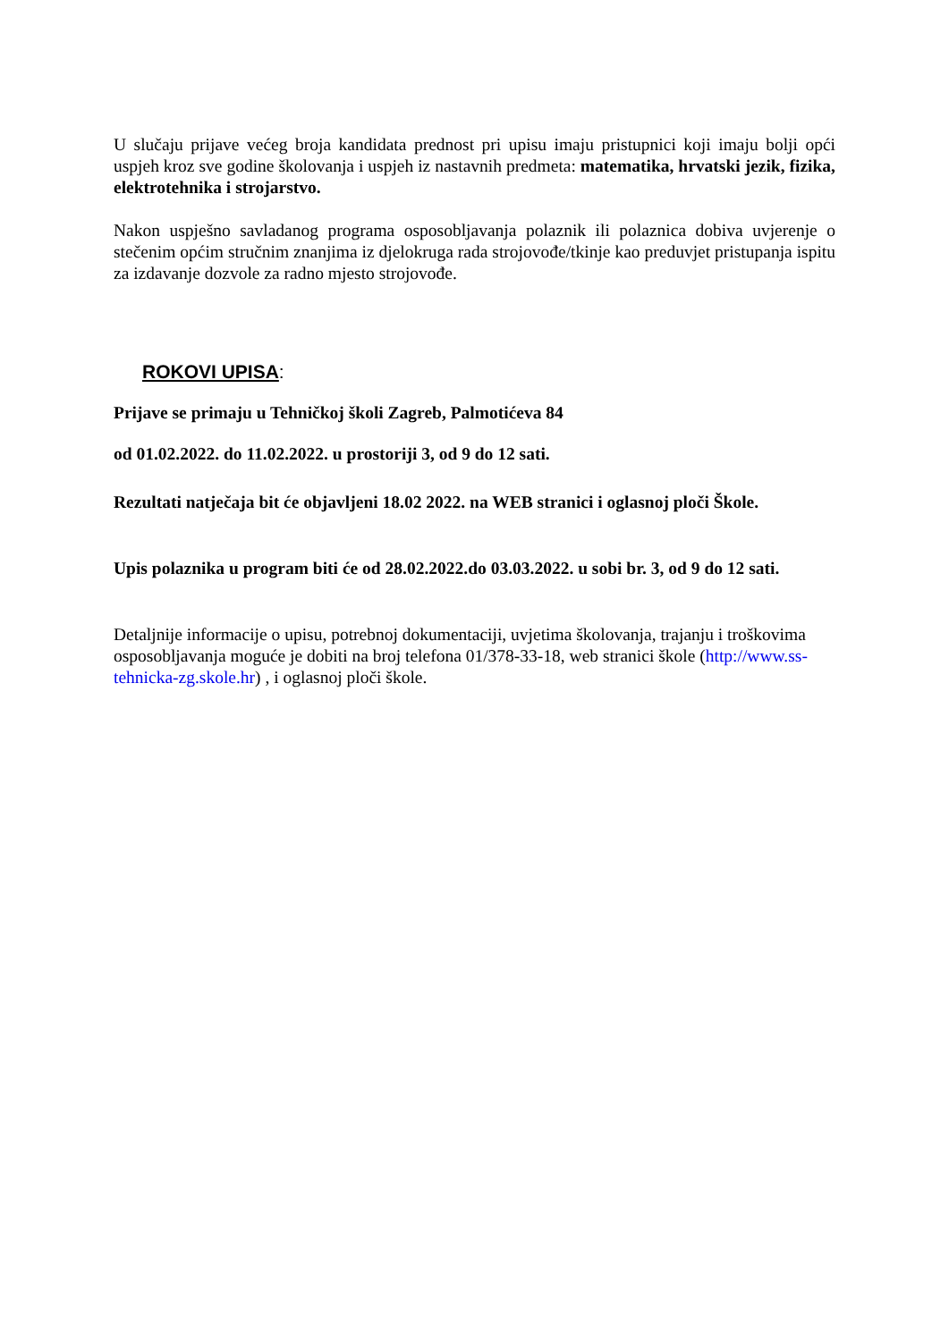U slučaju prijave većeg broja kandidata prednost pri upisu imaju pristupnici koji imaju bolji opći uspjeh kroz sve godine školovanja i uspjeh iz nastavnih predmeta: matematika, hrvatski jezik, fizika, elektrotehnika i strojarstvo.
Nakon uspješno savladanog programa osposobljavanja polaznik ili polaznica dobiva uvjerenje o stečenim općim stručnim znanjima iz djelokruga rada strojovođe/tkinje kao preduvjet pristupanja ispitu za izdavanje dozvole za radno mjesto strojovođe.
ROKOVI UPISA:
Prijave se primaju u Tehničkoj školi Zagreb, Palmotićeva 84
od 01.02.2022. do 11.02.2022. u prostoriji 3, od 9 do 12 sati.
Rezultati natječaja bit će objavljeni 18.02 2022. na WEB stranici i oglasnoj ploči Škole.
Upis polaznika u program biti će od 28.02.2022.do 03.03.2022. u sobi br. 3, od 9 do 12 sati.
Detaljnije informacije o upisu, potrebnoj dokumentaciji, uvjetima školovanja, trajanju i troškovima osposobljavanja moguće je dobiti na broj telefona 01/378-33-18, web stranici škole (http://www.ss-tehnicka-zg.skole.hr) , i oglasnoj ploči škole.